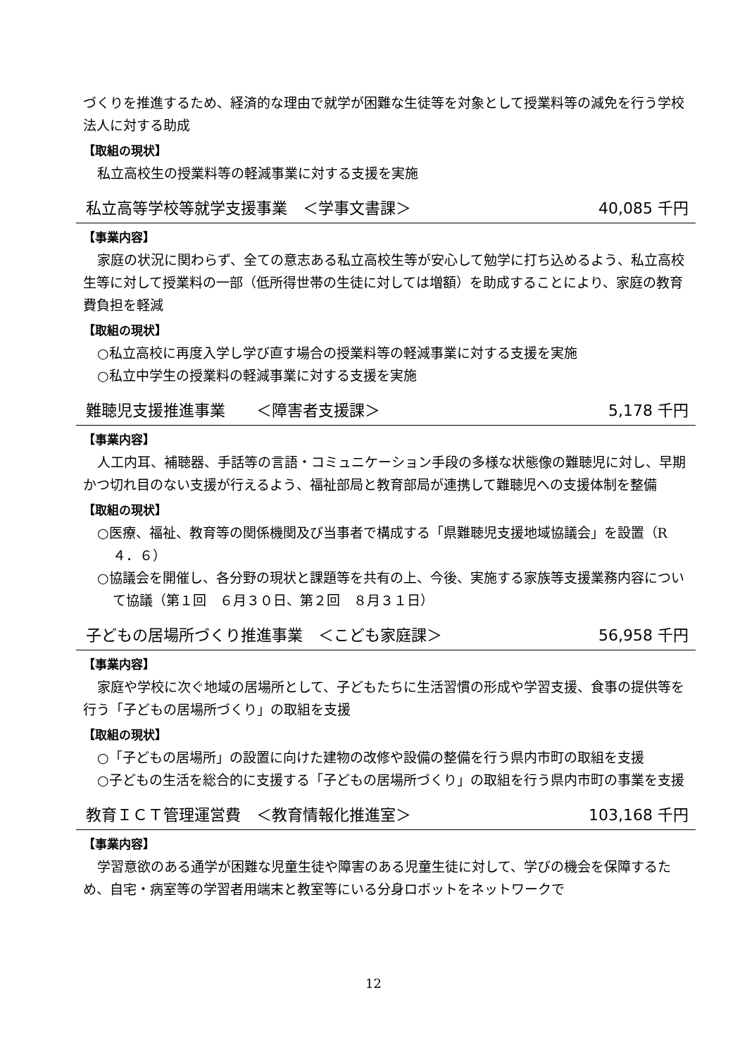づくりを推進するため、経済的な理由で就学が困難な生徒等を対象として授業料等の減免を行う学校法人に対する助成
【取組の現状】
私立高校生の授業料等の軽減事業に対する支援を実施
私立高等学校等就学支援事業　＜学事文書課＞ 40,085 千円
【事業内容】
家庭の状況に関わらず、全ての意志ある私立高校生等が安心して勉学に打ち込めるよう、私立高校生等に対して授業料の一部（低所得世帯の生徒に対しては増額）を助成することにより、家庭の教育費負担を軽減
【取組の現状】
○私立高校に再度入学し学び直す場合の授業料等の軽減事業に対する支援を実施
○私立中学生の授業料の軽減事業に対する支援を実施
難聴児支援推進事業　　＜障害者支援課＞ 5,178 千円
【事業内容】
人工内耳、補聴器、手話等の言語・コミュニケーション手段の多様な状態像の難聴児に対し、早期かつ切れ目のない支援が行えるよう、福祉部局と教育部局が連携して難聴児への支援体制を整備
【取組の現状】
○医療、福祉、教育等の関係機関及び当事者で構成する「県難聴児支援地域協議会」を設置（R４．６）
○協議会を開催し、各分野の現状と課題等を共有の上、今後、実施する家族等支援業務内容について協議（第１回　６月３０日、第２回　８月３１日）
子どもの居場所づくり推進事業　＜こども家庭課＞ 56,958 千円
【事業内容】
家庭や学校に次ぐ地域の居場所として、子どもたちに生活習慣の形成や学習支援、食事の提供等を行う「子どもの居場所づくり」の取組を支援
【取組の現状】
○「子どもの居場所」の設置に向けた建物の改修や設備の整備を行う県内市町の取組を支援
○子どもの生活を総合的に支援する「子どもの居場所づくり」の取組を行う県内市町の事業を支援
教育ＩＣＴ管理運営費　＜教育情報化推進室＞ 103,168 千円
【事業内容】
学習意欲のある通学が困難な児童生徒や障害のある児童生徒に対して、学びの機会を保障するため、自宅・病室等の学習者用端末と教室等にいる分身ロボットをネットワークで
12